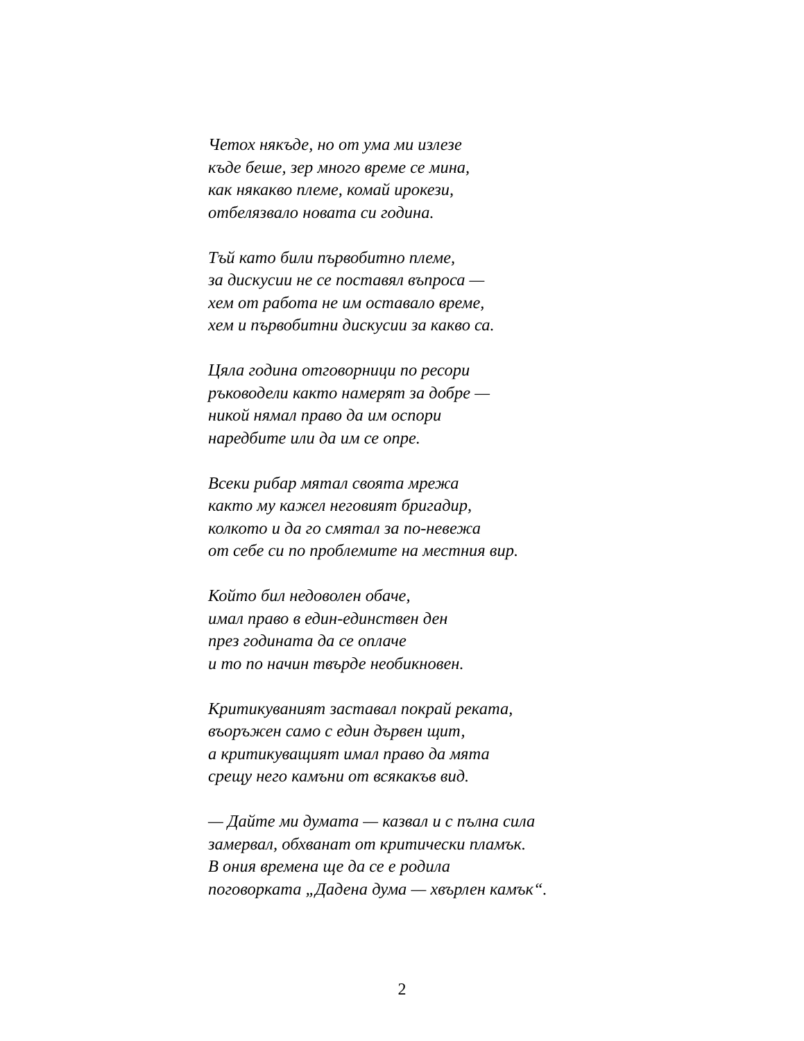Четох някъде, но от ума ми излезе
къде беше, зер много време се мина,
как някакво племе, комай ирокези,
отбелязвало новата си година.
Тъй като били първобитно племе,
за дискусии не се поставял въпроса —
хем от работа не им оставало време,
хем и първобитни дискусии за какво са.
Цяла година отговорници по ресори
ръководели както намерят за добре —
никой нямал право да им оспори
наредбите или да им се опре.
Всеки рибар мятал своята мрежа
както му кажел неговият бригадир,
колкото и да го смятал за по-невежа
от себе си по проблемите на местния вир.
Който бил недоволен обаче,
имал право в един-единствен ден
през годината да се оплаче
и то по начин твърде необикновен.
Критикуваният заставал покрай реката,
въоръжен само с един дървен щит,
а критикуващият имал право да мята
срещу него камъни от всякакъв вид.
— Дайте ми думата — казвал и с пълна сила
замервал, обхванат от критически пламък.
В ония времена ще да се е родила
поговорката „Дадена дума — хвърлен камък“.
2